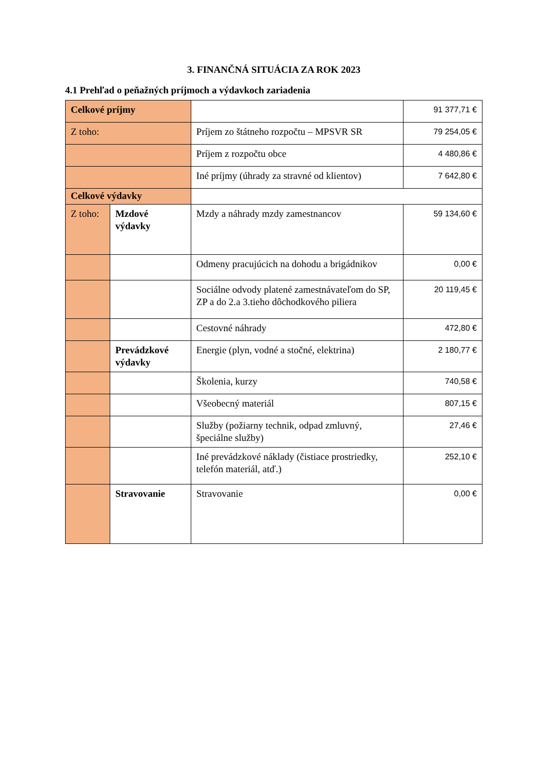3. FINANČNÁ SITUÁCIA ZA ROK 2023
4.1 Prehľad o peňažných príjmoch a výdavkoch zariadenia
| Celkové príjmy | | | 91 377,71 € |
| Z toho: | | Príjem zo štátneho rozpočtu – MPSVR SR | 79 254,05 € |
| | | Príjem z rozpočtu obce | 4 480,86 € |
| | | Iné príjmy (úhrady za stravné od klientov) | 7 642,80 € |
| Celkové výdavky | | | |
| Z toho: | Mzdové výdavky | Mzdy a náhrady mzdy zamestnancov | 59 134,60 € |
| | | Odmeny pracujúcich na dohodu a brigádnikov | 0,00 € |
| | | Sociálne odvody platené zamestnávateľom do SP, ZP a do 2.a 3.tieho dôchodkového piliera | 20 119,45 € |
| | | Cestovné náhrady | 472,80 € |
| | Prevádzkové výdavky | Energie (plyn, vodné a stočné, elektrina) | 2 180,77 € |
| | | Školenia, kurzy | 740,58 € |
| | | Všeobecný materiál | 807,15 € |
| | | Služby (požiarny technik, odpad zmluvný, špeciálne služby) | 27,46 € |
| | | Iné prevádzkové náklady (čistiace prostriedky, telefón materiál, atď.) | 252,10 € |
| | Stravovanie | Stravovanie | 0,00 € |